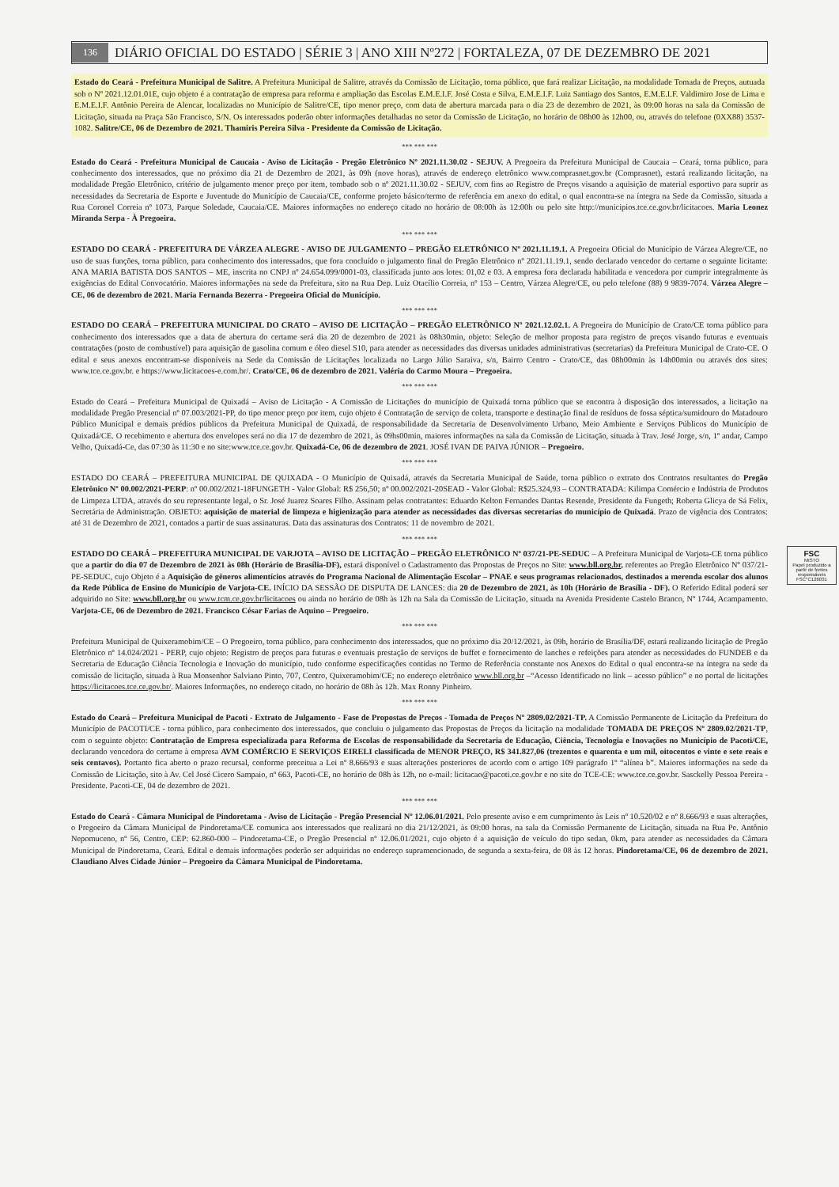FSC
MISTO
Papel produzido a partir de fontes responsáveis
FSC°C126031
136 DIÁRIO OFICIAL DO ESTADO | SÉRIE 3 | ANO XIII Nº272 | FORTALEZA, 07 DE DEZEMBRO DE 2021
Estado do Ceará - Prefeitura Municipal de Salitre. A Prefeitura Municipal de Salitre, através da Comissão de Licitação, torna público, que fará realizar Licitação, na modalidade Tomada de Preços, autuada sob o Nº 2021.12.01.01E, cujo objeto é a contratação de empresa para reforma e ampliação das Escolas E.M.E.I.F. José Costa e Silva, E.M.E.I.F. Luiz Santiago dos Santos, E.M.E.I.F. Valdimiro Jose de Lima e E.M.E.I.F. Antônio Pereira de Alencar, localizadas no Município de Salitre/CE, tipo menor preço, com data de abertura marcada para o dia 23 de dezembro de 2021, às 09:00 horas na sala da Comissão de Licitação, situada na Praça São Francisco, S/N. Os interessados poderão obter informações detalhadas no setor da Comissão de Licitação, no horário de 08h00 às 12h00, ou, através do telefone (0XX88) 3537-1082. Salitre/CE, 06 de Dezembro de 2021. Thamiris Pereira Silva - Presidente da Comissão de Licitação.
*** *** ***
Estado do Ceará - Prefeitura Municipal de Caucaia - Aviso de Licitação - Pregão Eletrônico Nº 2021.11.30.02 - SEJUV. A Pregoeira da Prefeitura Municipal de Caucaia – Ceará, torna público, para conhecimento dos interessados, que no próximo dia 21 de Dezembro de 2021, às 09h (nove horas), através de endereço eletrônico www.comprasnet.gov.br (Comprasnet), estará realizando licitação, na modalidade Pregão Eletrônico, critério de julgamento menor preço por item, tombado sob o nº 2021.11.30.02 - SEJUV, com fins ao Registro de Preços visando a aquisição de material esportivo para suprir as necessidades da Secretaria de Esporte e Juventude do Município de Caucaia/CE, conforme projeto básico/termo de referência em anexo do edital, o qual encontra-se na íntegra na Sede da Comissão, situada a Rua Coronel Correia nº 1073, Parque Soledade, Caucaia/CE. Maiores informações no endereço citado no horário de 08:00h às 12:00h ou pelo site http://municipios.tce.ce.gov.br/licitacoes. Maria Leonez Miranda Serpa - À Pregoeira.
*** *** ***
ESTADO DO CEARÁ - PREFEITURA DE VÁRZEA ALEGRE - AVISO DE JULGAMENTO – PREGÃO ELETRÔNICO Nº 2021.11.19.1. A Pregoeira Oficial do Município de Várzea Alegre/CE, no uso de suas funções, torna público, para conhecimento dos interessados, que fora concluído o julgamento final do Pregão Eletrônico nº 2021.11.19.1, sendo declarado vencedor do certame o seguinte licitante: ANA MARIA BATISTA DOS SANTOS – ME, inscrita no CNPJ nº 24.654.099/0001-03, classificada junto aos lotes: 01,02 e 03. A empresa fora declarada habilitada e vencedora por cumprir integralmente às exigências do Edital Convocatório. Maiores informações na sede da Prefeitura, sito na Rua Dep. Luiz Otacílio Correia, nº 153 – Centro, Várzea Alegre/CE, ou pelo telefone (88) 9 9839-7074. Várzea Alegre – CE, 06 de dezembro de 2021. Maria Fernanda Bezerra - Pregoeira Oficial do Município.
*** *** ***
ESTADO DO CEARÁ – PREFEITURA MUNICIPAL DO CRATO – AVISO DE LICITAÇÃO – PREGÃO ELETRÔNICO Nº 2021.12.02.1. A Pregoeira do Município de Crato/CE torna público para conhecimento dos interessados que a data de abertura do certame será dia 20 de dezembro de 2021 às 08h30min, objeto: Seleção de melhor proposta para registro de preços visando futuras e eventuais contratações (posto de combustível) para aquisição de gasolina comum e óleo diesel S10, para atender as necessidades das diversas unidades administrativas (secretarias) da Prefeitura Municipal de Crato-CE. O edital e seus anexos encontram-se disponíveis na Sede da Comissão de Licitações localizada no Largo Júlio Saraiva, s/n, Bairro Centro - Crato/CE, das 08h00min às 14h00min ou através dos sites: www.tce.ce.gov.br. e https://www.licitacoes-e.com.br/. Crato/CE, 06 de dezembro de 2021. Valéria do Carmo Moura – Pregoeira.
*** *** ***
Estado do Ceará – Prefeitura Municipal de Quixadá – Aviso de Licitação - A Comissão de Licitações do município de Quixadá torna público que se encontra à disposição dos interessados, a licitação na modalidade Pregão Presencial nº 07.003/2021-PP, do tipo menor preço por item, cujo objeto é Contratação de serviço de coleta, transporte e destinação final de resíduos de fossa séptica/sumidouro do Matadouro Público Municipal e demais prédios públicos da Prefeitura Municipal de Quixadá, de responsabilidade da Secretaria de Desenvolvimento Urbano, Meio Ambiente e Serviços Públicos do Município de Quixadá/CE. O recebimento e abertura dos envelopes será no dia 17 de dezembro de 2021, às 09hs00min, maiores informações na sala da Comissão de Licitação, situada à Trav. José Jorge, s/n, 1º andar, Campo Velho, Quixadá-Ce, das 07:30 às 11:30 e no site:www.tce.ce.gov.br. Quixadá-Ce, 06 de dezembro de 2021. JOSÉ IVAN DE PAIVA JÚNIOR – Pregoeiro.
*** *** ***
ESTADO DO CEARÁ – PREFEITURA MUNICIPAL DE QUIXADA - O Município de Quixadá, através da Secretaria Municipal de Saúde, torna público o extrato dos Contratos resultantes do Pregão Eletrônico Nº 00.002/2021-PERP: nº 00.002/2021-18FUNGETH - Valor Global: R$ 256,50; nº 00.002/2021-20SEAD - Valor Global: R$25.324,93 – CONTRATADA: Kilimpa Comércio e Indústria de Produtos de Limpeza LTDA, através do seu representante legal, o Sr. José Juarez Soares Filho. Assinam pelas contratantes: Eduardo Kelton Fernandes Dantas Resende, Presidente da Fungeth; Roberta Glicya de Sá Felix, Secretária de Administração. OBJETO: aquisição de material de limpeza e higienização para atender as necessidades das diversas secretarias do município de Quixadá. Prazo de vigência dos Contratos: até 31 de Dezembro de 2021, contados a partir de suas assinaturas. Data das assinaturas dos Contratos: 11 de novembro de 2021.
*** *** ***
ESTADO DO CEARÁ – PREFEITURA MUNICIPAL DE VARJOTA – AVISO DE LICITAÇÃO – PREGÃO ELETRÔNICO Nº 037/21-PE-SEDUC – A Prefeitura Municipal de Varjota-CE torna público que a partir do dia 07 de Dezembro de 2021 às 08h (Horário de Brasília-DF), estará disponível o Cadastramento das Propostas de Preços no Site: www.bll.org.br, referentes ao Pregão Eletrônico Nº 037/21-PE-SEDUC, cujo Objeto é a Aquisição de gêneros alimentícios através do Programa Nacional de Alimentação Escolar – PNAE e seus programas relacionados, destinados a merenda escolar dos alunos da Rede Pública de Ensino do Município de Varjota-CE. INÍCIO DA SESSÃO DE DISPUTA DE LANCES: dia 20 de Dezembro de 2021, às 10h (Horário de Brasília - DF). O Referido Edital poderá ser adquirido no Site: www.bll.org.br ou www.tcm.ce.gov.br/licitacoes ou ainda no horário de 08h às 12h na Sala da Comissão de Licitação, situada na Avenida Presidente Castelo Branco, Nº 1744, Acampamento. Varjota-CE, 06 de Dezembro de 2021. Francisco César Farias de Aquino – Pregoeiro.
*** *** ***
Prefeitura Municipal de Quixeramobim/CE – O Pregoeiro, torna público, para conhecimento dos interessados, que no próximo dia 20/12/2021, às 09h, horário de Brasília/DF, estará realizando licitação de Pregão Eletrônico nº 14.024/2021 - PERP, cujo objeto: Registro de preços para futuras e eventuais prestação de serviços de buffet e fornecimento de lanches e refeições para atender as necessidades do FUNDEB e da Secretaria de Educação Ciência Tecnologia e Inovação do município, tudo conforme especificações contidas no Termo de Referência constante nos Anexos do Edital o qual encontra-se na íntegra na sede da comissão de licitação, situada à Rua Monsenhor Salviano Pinto, 707, Centro, Quixeramobim/CE; no endereço eletrônico www.bll.org.br –“Acesso Identificado no link – acesso público” e no portal de licitações https://licitacoes.tce.ce.gov.br/. Maiores Informações, no endereço citado, no horário de 08h às 12h. Max Ronny Pinheiro.
*** *** ***
Estado do Ceará – Prefeitura Municipal de Pacoti - Extrato de Julgamento - Fase de Propostas de Preços - Tomada de Preços Nº 2809.02/2021-TP. A Comissão Permanente de Licitação da Prefeitura do Município de PACOTI/CE - torna público, para conhecimento dos interessados, que concluiu o julgamento das Propostas de Preços da licitação na modalidade TOMADA DE PREÇOS Nº 2809.02/2021-TP, com o seguinte objeto: Contratação de Empresa especializada para Reforma de Escolas de responsabilidade da Secretaria de Educação, Ciência, Tecnologia e Inovações no Município de Pacoti/CE, declarando vencedora do certame à empresa AVM COMÉRCIO E SERVIÇOS EIRELI classificada de MENOR PREÇO, R$ 341.827,06 (trezentos e quarenta e um mil, oitocentos e vinte e sete reais e seis centavos). Portanto fica aberto o prazo recursal, conforme preceitua a Lei nº 8.666/93 e suas alterações posteriores de acordo com o artigo 109 parágrafo 1º “alínea b”. Maiores informações na sede da Comissão de Licitação, sito à Av. Cel José Cicero Sampaio, nº 663, Pacoti-CE, no horário de 08h às 12h, no e-mail: licitacao@pacoti.ce.gov.br e no site do TCE-CE: www.tce.ce.gov.br. Sasckelly Pessoa Pereira - Presidente. Pacoti-CE, 04 de dezembro de 2021.
*** *** ***
Estado do Ceará - Câmara Municipal de Pindoretama - Aviso de Licitação - Pregão Presencial Nº 12.06.01/2021. Pelo presente aviso e em cumprimento às Leis nº 10.520/02 e nº 8.666/93 e suas alterações, o Pregoeiro da Câmara Municipal de Pindoretama/CE comunica aos interessados que realizará no dia 21/12/2021, às 09:00 horas, na sala da Comissão Permanente de Licitação, situada na Rua Pe. Antônio Nepomuceno, nº 56, Centro, CEP: 62.860-000 – Pindoretama-CE, o Pregão Presencial nº 12.06.01/2021, cujo objeto é a aquisição de veículo do tipo sedan, 0km, para atender as necessidades da Câmara Municipal de Pindoretama, Ceará. Edital e demais informações poderão ser adquiridas no endereço supramencionado, de segunda a sexta-feira, de 08 às 12 horas. Pindoretama/CE, 06 de dezembro de 2021. Claudiano Alves Cidade Júnior – Pregoeiro da Câmara Municipal de Pindoretama.